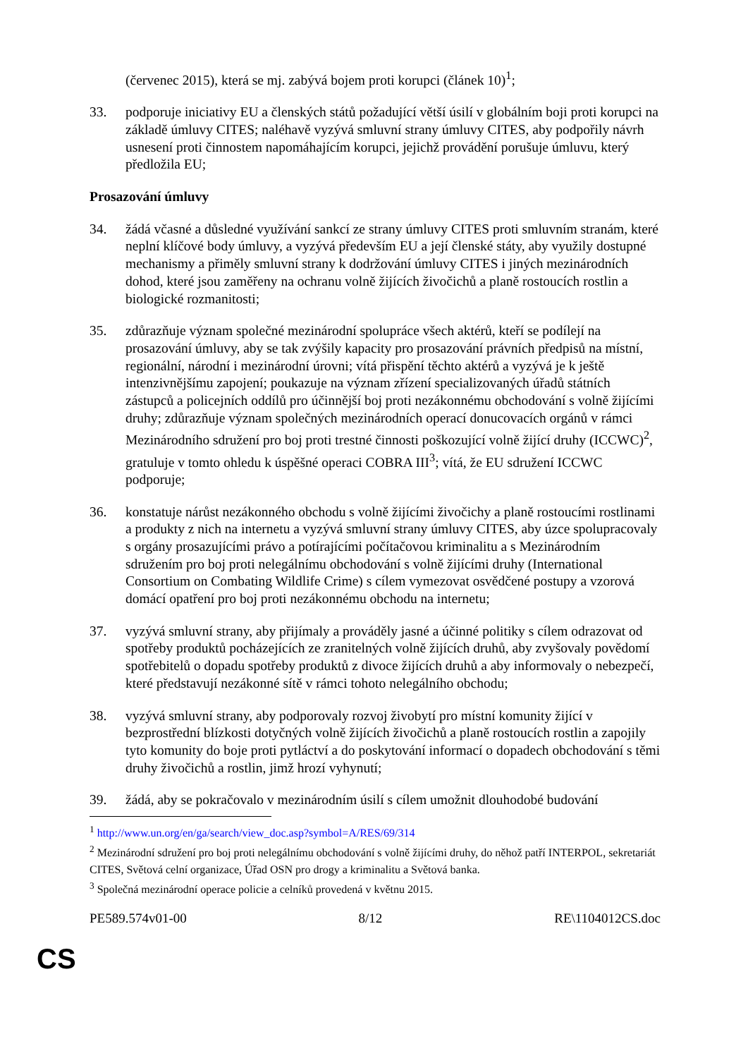(červenec 2015), která se mj. zabývá bojem proti korupci (článek 10)<sup>1</sup>;
33. podporuje iniciativy EU a členských států požadující větší úsilí v globálním boji proti korupci na základě úmluvy CITES; naléhavě vyzývá smluvní strany úmluvy CITES, aby podpořily návrh usnesení proti činnostem napomáhajícím korupci, jejichž provádění porušuje úmluvu, který předložila EU;
Prosazování úmluvy
34. žádá včasné a důsledné využívání sankcí ze strany úmluvy CITES proti smluvním stranám, které neplní klíčové body úmluvy, a vyzývá především EU a její členské státy, aby využily dostupné mechanismy a přiměly smluvní strany k dodržování úmluvy CITES i jiných mezinárodních dohod, které jsou zaměřeny na ochranu volně žijících živočichů a planě rostoucích rostlin a biologické rozmanitosti;
35. zdůrazňuje význam společné mezinárodní spolupráce všech aktérů, kteří se podílejí na prosazování úmluvy, aby se tak zvýšily kapacity pro prosazování právních předpisů na místní, regionální, národní i mezinárodní úrovni; vítá přispění těchto aktérů a vyzývá je k ještě intenzivnějšímu zapojení; poukazuje na význam zřízení specializovaných úřadů státních zástupců a policejních oddílů pro účinnější boj proti nezákonnému obchodování s volně žijícími druhy; zdůrazňuje význam společných mezinárodních operací donucovacích orgánů v rámci Mezinárodního sdružení pro boj proti trestné činnosti poškozující volně žijící druhy (ICCWC)<sup>2</sup>, gratuluje v tomto ohledu k úspěšné operaci COBRA III<sup>3</sup>; vítá, že EU sdružení ICCWC podporuje;
36. konstatuje nárůst nezákonného obchodu s volně žijícími živočichy a planě rostoucími rostlinami a produkty z nich na internetu a vyzývá smluvní strany úmluvy CITES, aby úzce spolupracovaly s orgány prosazujícími právo a potírajícími počítačovou kriminalitu a s Mezinárodním sdružením pro boj proti nelegálnímu obchodování s volně žijícími druhy (International Consortium on Combating Wildlife Crime) s cílem vymezovat osvědčené postupy a vzorová domácí opatření pro boj proti nezákonnému obchodu na internetu;
37. vyzývá smluvní strany, aby přijímaly a prováděly jasné a účinné politiky s cílem odrazovat od spotřeby produktů pocházejících ze zranitelných volně žijících druhů, aby zvyšovaly povědomí spotřebitelů o dopadu spotřeby produktů z divoce žijících druhů a aby informovaly o nebezpečí, které představují nezákonné sítě v rámci tohoto nelegálního obchodu;
38. vyzývá smluvní strany, aby podporovaly rozvoj živobytí pro místní komunity žijící v bezprostřední blízkosti dotyčných volně žijících živočichů a planě rostoucích rostlin a zapojily tyto komunity do boje proti pytláctví a do poskytování informací o dopadech obchodování s těmi druhy živočichů a rostlin, jimž hrozí vyhynutí;
39. žádá, aby se pokračovalo v mezinárodním úsilí s cílem umožnit dlouhodobé budování
<sup>1</sup> http://www.un.org/en/ga/search/view_doc.asp?symbol=A/RES/69/314
<sup>2</sup> Mezinárodní sdružení pro boj proti nelegálnímu obchodování s volně žijícími druhy, do něhož patří INTERPOL, sekretariát CITES, Světová celní organizace, Úřad OSN pro drogy a kriminalitu a Světová banka.
<sup>3</sup> Společná mezinárodní operace policie a celníků provedená v květnu 2015.
PE589.574v01-00 8/12 RE\1104012CS.doc
CS